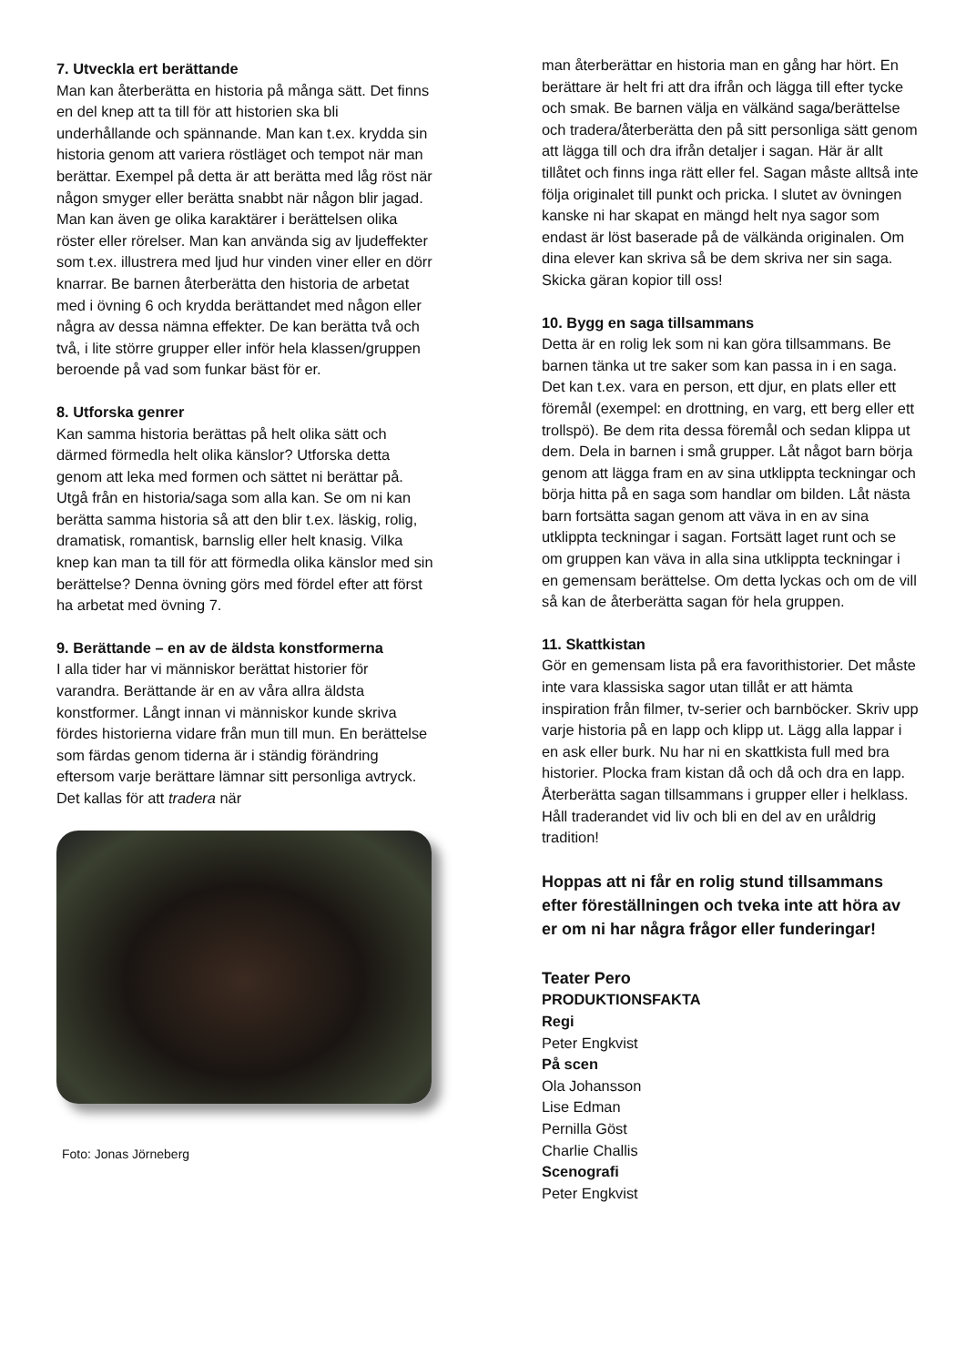7. Utveckla ert berättande
Man kan återberätta en historia på många sätt. Det finns en del knep att ta till för att historien ska bli underhållande och spännande. Man kan t.ex. krydda sin historia genom att variera röstläget och tempot när man berättar. Exempel på detta är att berätta med låg röst när någon smyger eller berätta snabbt när någon blir jagad. Man kan även ge olika karaktärer i berättelsen olika röster eller rörelser. Man kan använda sig av ljudeffekter som t.ex. illustrera med ljud hur vinden viner eller en dörr knarrar. Be barnen återberätta den historia de arbetat med i övning 6 och krydda berättandet med någon eller några av dessa nämna effekter. De kan berätta två och två, i lite större grupper eller inför hela klassen/gruppen beroende på vad som funkar bäst för er.
8. Utforska genrer
Kan samma historia berättas på helt olika sätt och därmed förmedla helt olika känslor? Utforska detta genom att leka med formen och sättet ni berättar på. Utgå från en historia/saga som alla kan. Se om ni kan berätta samma historia så att den blir t.ex. läskig, rolig, dramatisk, romantisk, barnslig eller helt knasig. Vilka knep kan man ta till för att förmedla olika känslor med sin berättelse? Denna övning görs med fördel efter att först ha arbetat med övning 7.
9. Berättande – en av de äldsta konstformerna
I alla tider har vi människor berättat historier för varandra. Berättande är en av våra allra äldsta konstformer. Långt innan vi människor kunde skriva fördes historierna vidare från mun till mun. En berättelse som färdas genom tiderna är i ständig förändring eftersom varje berättare lämnar sitt personliga avtryck. Det kallas för att tradera när
Foto: Jonas Jörneberg
man återberättar en historia man en gång har hört. En berättare är helt fri att dra ifrån och lägga till efter tycke och smak. Be barnen välja en välkänd saga/berättelse och tradera/återberätta den på sitt personliga sätt genom att lägga till och dra ifrån detaljer i sagan. Här är allt tillåtet och finns inga rätt eller fel. Sagan måste alltså inte följa originalet till punkt och pricka. I slutet av övningen kanske ni har skapat en mängd helt nya sagor som endast är löst baserade på de välkända originalen. Om dina elever kan skriva så be dem skriva ner sin saga. Skicka gäran kopior till oss!
10. Bygg en saga tillsammans
Detta är en rolig lek som ni kan göra tillsammans. Be barnen tänka ut tre saker som kan passa in i en saga. Det kan t.ex. vara en person, ett djur, en plats eller ett föremål (exempel: en drottning, en varg, ett berg eller ett trollspö). Be dem rita dessa föremål och sedan klippa ut dem. Dela in barnen i små grupper. Låt något barn börja genom att lägga fram en av sina utklippta teckningar och börja hitta på en saga som handlar om bilden. Låt nästa barn fortsätta sagan genom att väva in en av sina utklippta teckningar i sagan. Fortsätt laget runt och se om gruppen kan väva in alla sina utklippta teckningar i en gemensam berättelse. Om detta lyckas och om de vill så kan de återberätta sagan för hela gruppen.
11. Skattkistan
Gör en gemensam lista på era favorithistorier. Det måste inte vara klassiska sagor utan tillåt er att hämta inspiration från filmer, tv-serier och barnböcker. Skriv upp varje historia på en lapp och klipp ut. Lägg alla lappar i en ask eller burk. Nu har ni en skattkista full med bra historier. Plocka fram kistan då och då och dra en lapp. Återberätta sagan tillsammans i grupper eller i helklass. Håll traderandet vid liv och bli en del av en uråldrig tradition!
Hoppas att ni får en rolig stund tillsammans efter föreställningen och tveka inte att höra av er om ni har några frågor eller funderingar!
Teater Pero
PRODUKTIONSFAKTA
Regi
Peter Engkvist
På scen
Ola Johansson
Lise Edman
Pernilla Göst
Charlie Challis
Scenografi
Peter Engkvist